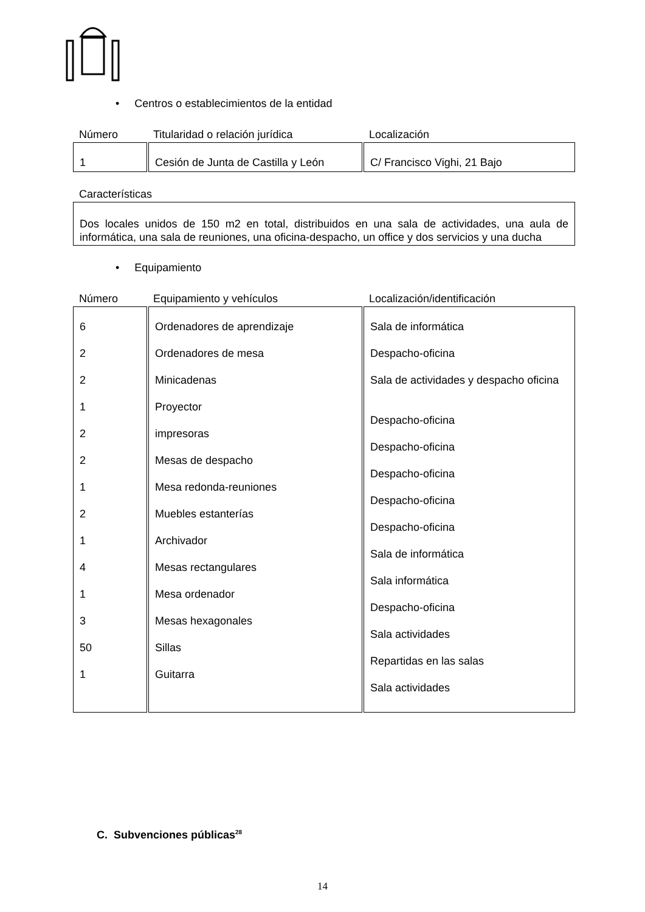• Centros o establecimientos de la entidad
Número Titularidad o relación jurídica Localización
| 1 | Cesión de Junta de Castilla y León | C/ Francisco Vighi, 21 Bajo |
Características
Dos locales unidos de 150 m2 en total, distribuidos en una sala de actividades, una aula de informática, una sala de reuniones, una oficina-despacho, un office y dos servicios y una ducha
• Equipamiento
Número Equipamiento y vehículos Localización/identificación
| 6 2 2 1 2 2 1 2 1 4 1 3 50 1 | Ordenadores de aprendizaje Ordenadores de mesa Minicadenas Proyector impresoras Mesas de despacho Mesa redonda-reuniones Muebles estanterías Archivador Mesas rectangulares Mesa ordenador Mesas hexagonales Sillas Guitarra | Sala de informática Despacho-oficina Sala de actividades y despacho oficina Despacho-oficina Despacho-oficina Despacho-oficina Despacho-oficina Despacho-oficina Sala de informática Sala informática Despacho-oficina Sala actividades Repartidas en las salas Sala actividades |
C. Subvenciones públicas<sup>28</sup>
14